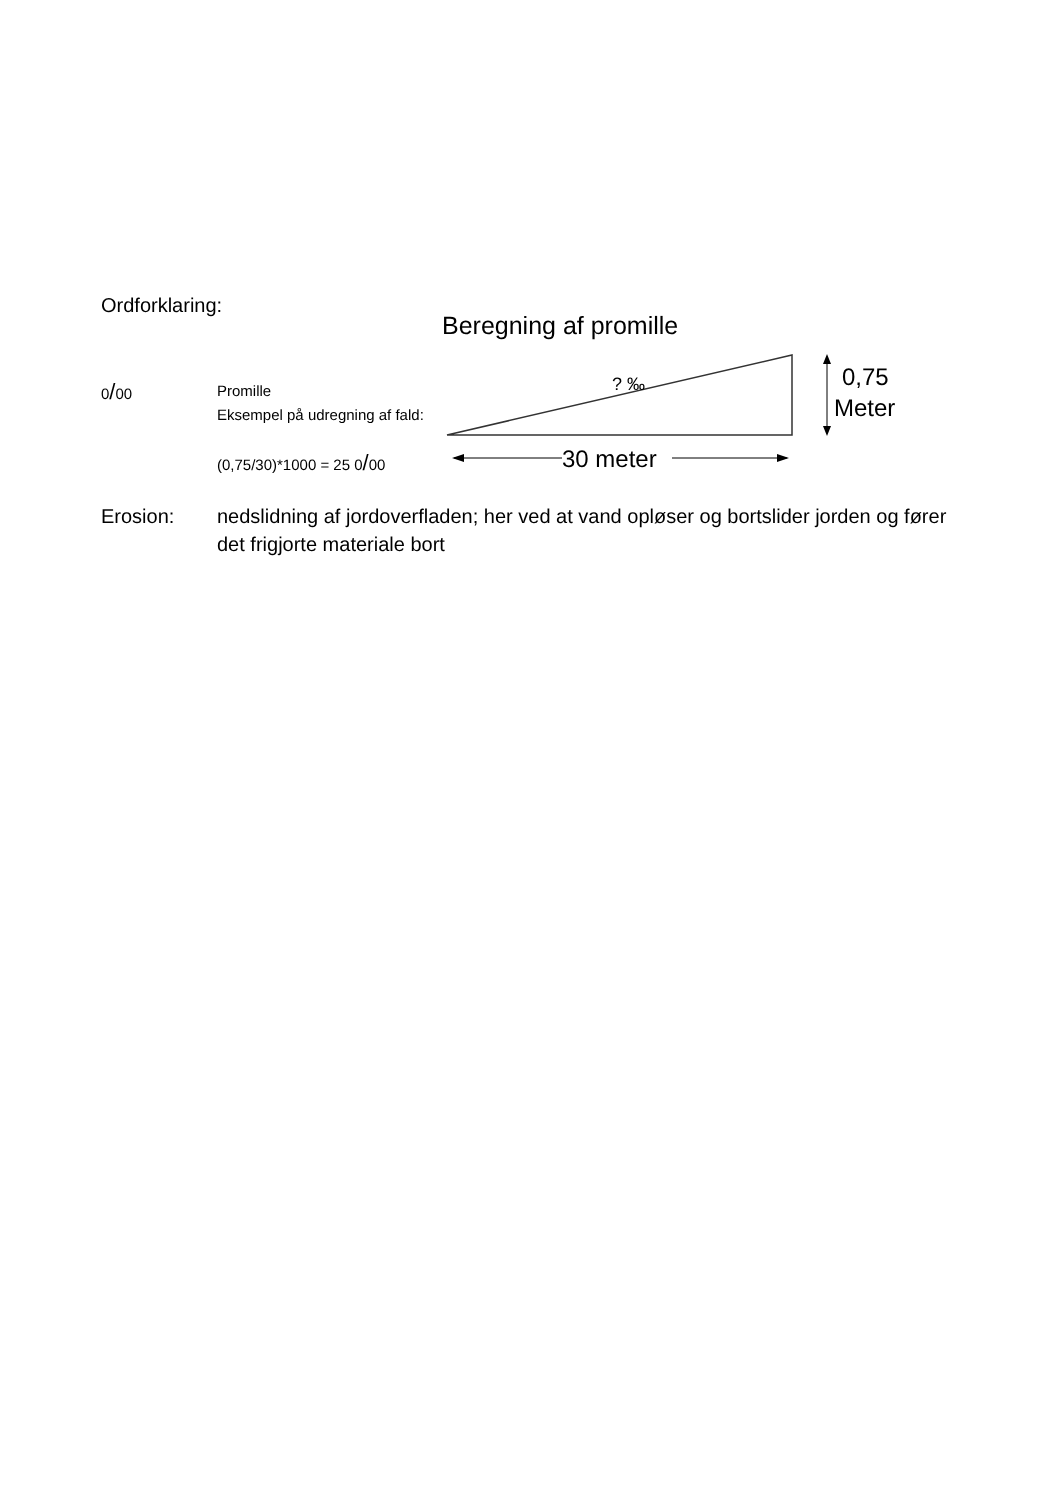Ordforklaring:
0/00
Promille
Eksempel på udregning af fald:
(0,75/30)*1000 = 25 0/00
Beregning af promille
30 meter
? ‰
0,75
Meter
Erosion: nedslidning af jordoverfladen; her ved at vand opløser og bortslider jorden og fører det frigjorte materiale bort